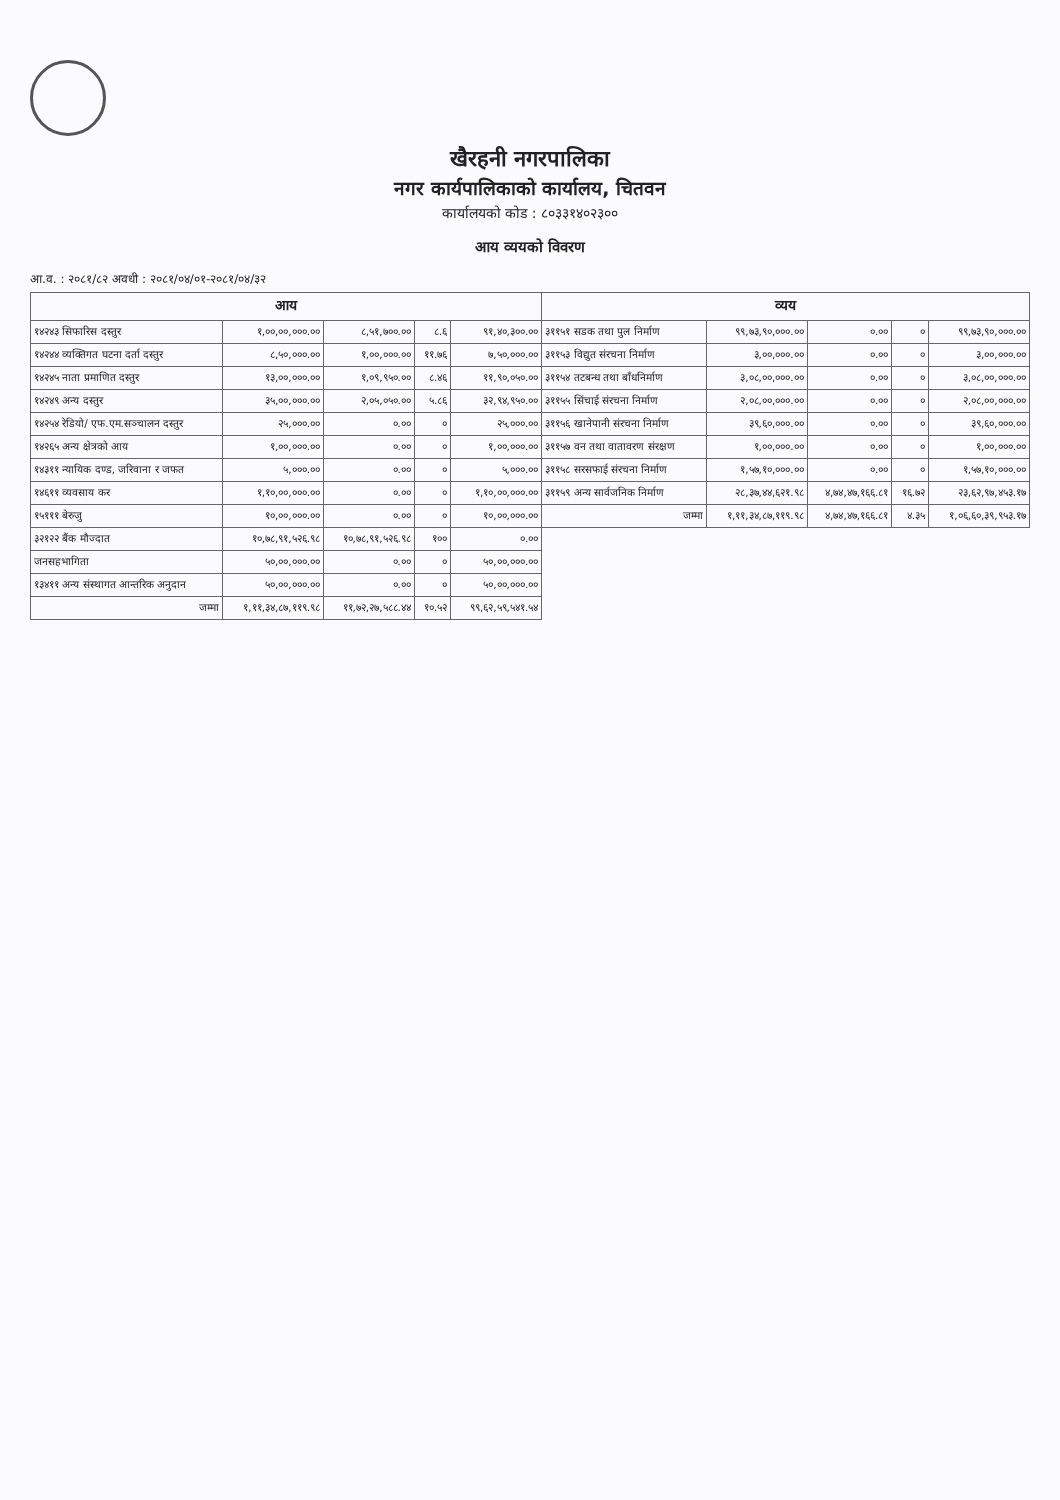खैरहनी नगरपालिका
नगर कार्यपालिकाको कार्यालय, चितवन
कार्यालयको कोड : ८०३३१४०२३००
आय व्ययको विवरण
आ.व. : २०८१/८२ अवधी : २०८१/०४/०१-२०८१/०४/३२
| आय | | | | | व्यय | | | | |
| --- | --- | --- | --- | --- | --- | --- | --- | --- | --- |
| १४२४३ सिफारिस दस्तुर | १,००,००,०००.०० | ८,५१,७००.०० | ८.६ | ९१,४०,३००.०० | ३११५१ सडक तथा पुल निर्माण | ९९,७३,९०,०००.०० | ०.०० | ० | ९९,७३,९०,०००.०० |
| १४२४४ व्यक्तिगत घटना दर्ता दस्तुर | ८,५०,०००.०० | १,००,०००.०० | ११.७६ | ७,५०,०००.०० | ३११५३ विद्युत संरचना निर्माण | ३,००,०००.०० | ०.०० | ० | ३,००,०००.०० |
| १४२४५ नाता प्रमाणित दस्तुर | १३,००,०००.०० | १,०९,९५०.०० | ८.४६ | ११,९०,०५०.०० | ३११५४ तटबन्ध तथा बाँधनिर्माण | ३,०८,००,०००.०० | ०.०० | ० | ३,०८,००,०००.०० |
| १४२४९ अन्य दस्तुर | ३५,००,०००.०० | २,०५,०५०.०० | ५.८६ | ३२,९४,९५०.०० | ३११५५ सिंचाई संरचना निर्माण | २,०८,००,०००.०० | ०.०० | ० | २,०८,००,०००.०० |
| १४२५४ रेडियो/ एफ.एम.सञ्चालन दस्तुर | २५,०००.०० | ०.०० | ० | २५,०००.०० | ३११५६ खानेपानी संरचना निर्माण | ३९,६०,०००.०० | ०.०० | ० | ३९,६०,०००.०० |
| १४२६५ अन्य क्षेत्रको आय | १,००,०००.०० | ०.०० | ० | १,००,०००.०० | ३११५७ वन तथा वातावरण संरक्षण | १,००,०००.०० | ०.०० | ० | १,००,०००.०० |
| १४३११ न्यायिक दण्ड, जरिवाना र जफत | ५,०००.०० | ०.०० | ० | ५,०००.०० | ३११५८ सरसफाई संरचना निर्माण | १,५७,१०,०००.०० | ०.०० | ० | १,५७,१०,०००.०० |
| १४६११ व्यवसाय कर | १,१०,००,०००.०० | ०.०० | ० | १,१०,००,०००.०० | ३११५९ अन्य सार्वजनिक निर्माण | २८,३७,४४,६२१.९८ | ४,७४,४७,१६६.८१ | १६.७२ | २३,६२,९७,४५३.१७ |
| १५१११ बेरुजु | १०,००,०००.०० | ०.०० | ० | १०,००,०००.०० | जम्मा | १,११,३४,८७,११९.९८ | ४,७४,४७,१६६.८१ | ४.३५ | १,०६,६०,३९,९५३.१७ |
| ३२१२२ बैंक मौज्दात | १०,७८,९१,५२६.९८ | १०,७८,९१,५२६.९८ | १०० | ०.०० | | | | | |
| जनसहभागिता | ५०,००,०००.०० | ०.०० | ० | ५०,००,०००.०० | | | | | |
| १३४११ अन्य संस्थागत आन्तरिक अनुदान | ५०,००,०००.०० | ०.०० | ० | ५०,००,०००.०० | | | | | |
| जम्मा | १,११,३४,८७,११९.९८ | ११,७२,२७,५८८.४४ | १०.५२ | ९९,६२,५९,५४१.५४ | | | | | |